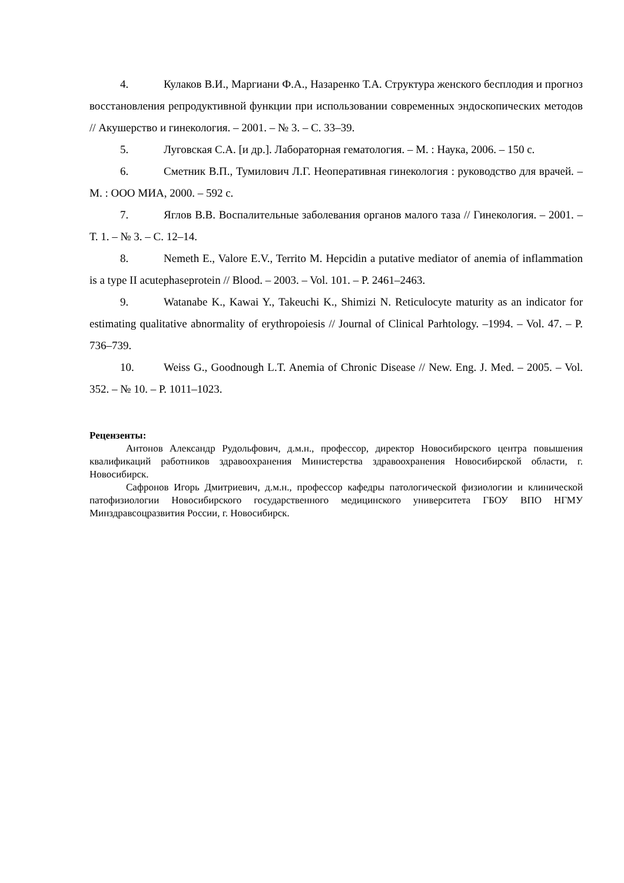4. Кулаков В.И., Маргиани Ф.А., Назаренко Т.А. Структура женского бесплодия и прогноз восстановления репродуктивной функции при использовании современных эндоскопических методов // Акушерство и гинекология. – 2001. – № 3. – С. 33–39.
5. Луговская С.А. [и др.]. Лабораторная гематология. – М. : Наука, 2006. – 150 с.
6. Сметник В.П., Тумилович Л.Г. Неоперативная гинекология : руководство для врачей. – М. : ООО МИА, 2000. – 592 с.
7. Яглов В.В. Воспалительные заболевания органов малого таза // Гинекология. – 2001. – Т. 1. – № 3. – С. 12–14.
8. Nemeth E., Valore E.V., Territo M. Hepcidin a putative mediator of anemia of inflammation is a type II acutephaseprotein // Blood. – 2003. – Vol. 101. – P. 2461–2463.
9. Watanabe K., Kawai Y., Takeuchi K., Shimizi N. Reticulocyte maturity as an indicator for estimating qualitative abnormality of erythropoiesis // Journal of Clinical Parhtology. –1994. – Vol. 47. – P. 736–739.
10. Weiss G., Goodnough L.T. Anemia of Chronic Disease // New. Eng. J. Med. – 2005. – Vol. 352. – № 10. – P. 1011–1023.
Рецензенты:
Антонов Александр Рудольфович, д.м.н., профессор, директор Новосибирского центра повышения квалификаций работников здравоохранения Министерства здравоохранения Новосибирской области, г. Новосибирск.
Сафронов Игорь Дмитриевич, д.м.н., профессор кафедры патологической физиологии и клинической патофизиологии Новосибирского государственного медицинского университета ГБОУ ВПО НГМУ Минздравсоцразвития России, г. Новосибирск.